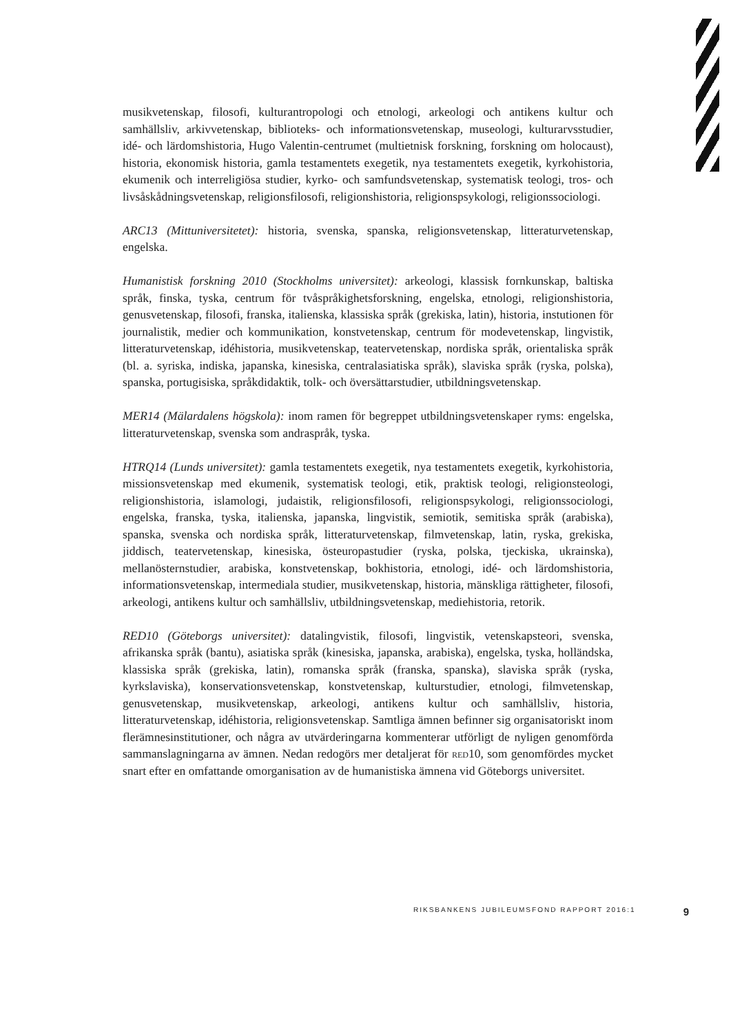musikvetenskap, filosofi, kulturantropologi och etnologi, arkeologi och antikens kultur och samhällsliv, arkivvetenskap, biblioteks- och informationsvetenskap, museologi, kulturarvsstudier, idé- och lärdomshistoria, Hugo Valentin-centrumet (multietnisk forskning, forskning om holocaust), historia, ekonomisk historia, gamla testamentets exegetik, nya testamentets exegetik, kyrkohistoria, ekumenik och interreligiösa studier, kyrko- och samfundsvetenskap, systematisk teologi, tros- och livsåskådningsvetenskap, religionsfilosofi, religionshistoria, religionspsykologi, religionssociologi.
ARC13 (Mittuniversitetet): historia, svenska, spanska, religionsvetenskap, litteraturvetenskap, engelska.
Humanistisk forskning 2010 (Stockholms universitet): arkeologi, klassisk fornkunskap, baltiska språk, finska, tyska, centrum för tvåspråkighetsforskning, engelska, etnologi, religionshistoria, genusvetenskap, filosofi, franska, italienska, klassiska språk (grekiska, latin), historia, instutionen för journalistik, medier och kommunikation, konstvetenskap, centrum för modevetenskap, lingvistik, litteraturvetenskap, idéhistoria, musikvetenskap, teatervetenskap, nordiska språk, orientaliska språk (bl. a. syriska, indiska, japanska, kinesiska, centralasiatiska språk), slaviska språk (ryska, polska), spanska, portugisiska, språkdidaktik, tolk- och översättarstudier, utbildningsvetenskap.
MER14 (Mälardalens högskola): inom ramen för begreppet utbildningsvetenskaper ryms: engelska, litteraturvetenskap, svenska som andraspråk, tyska.
HTRQ14 (Lunds universitet): gamla testamentets exegetik, nya testamentets exegetik, kyrkohistoria, missionsvetenskap med ekumenik, systematisk teologi, etik, praktisk teologi, religionsteologi, religionshistoria, islamologi, judaistik, religionsfilosofi, religionspsykologi, religionssociologi, engelska, franska, tyska, italienska, japanska, lingvistik, semiotik, semitiska språk (arabiska), spanska, svenska och nordiska språk, litteraturvetenskap, filmvetenskap, latin, ryska, grekiska, jiddisch, teatervetenskap, kinesiska, östeuropastudier (ryska, polska, tjeckiska, ukrainska), mellanösternstudier, arabiska, konstvetenskap, bokhistoria, etnologi, idé- och lärdomshistoria, informationsvetenskap, intermediala studier, musikvetenskap, historia, mänskliga rättigheter, filosofi, arkeologi, antikens kultur och samhällsliv, utbildningsvetenskap, mediehistoria, retorik.
RED10 (Göteborgs universitet): datalingvistik, filosofi, lingvistik, vetenskapsteori, svenska, afrikanska språk (bantu), asiatiska språk (kinesiska, japanska, arabiska), engelska, tyska, holländska, klassiska språk (grekiska, latin), romanska språk (franska, spanska), slaviska språk (ryska, kyrkslaviska), konservationsvetenskap, konstvetenskap, kulturstudier, etnologi, filmvetenskap, genusvetenskap, musikvetenskap, arkeologi, antikens kultur och samhällsliv, historia, litteraturvetenskap, idéhistoria, religionsvetenskap. Samtliga ämnen befinner sig organisatoriskt inom flerämnesinstitutioner, och några av utvärderingarna kommenterar utförligt de nyligen genomförda sammanslagningarna av ämnen. Nedan redogörs mer detaljerat för red10, som genomfördes mycket snart efter en omfattande omorganisation av de humanistiska ämnena vid Göteborgs universitet.
RIKSBANKENS JUBILEUMSFOND RAPPORT 2016:1 9